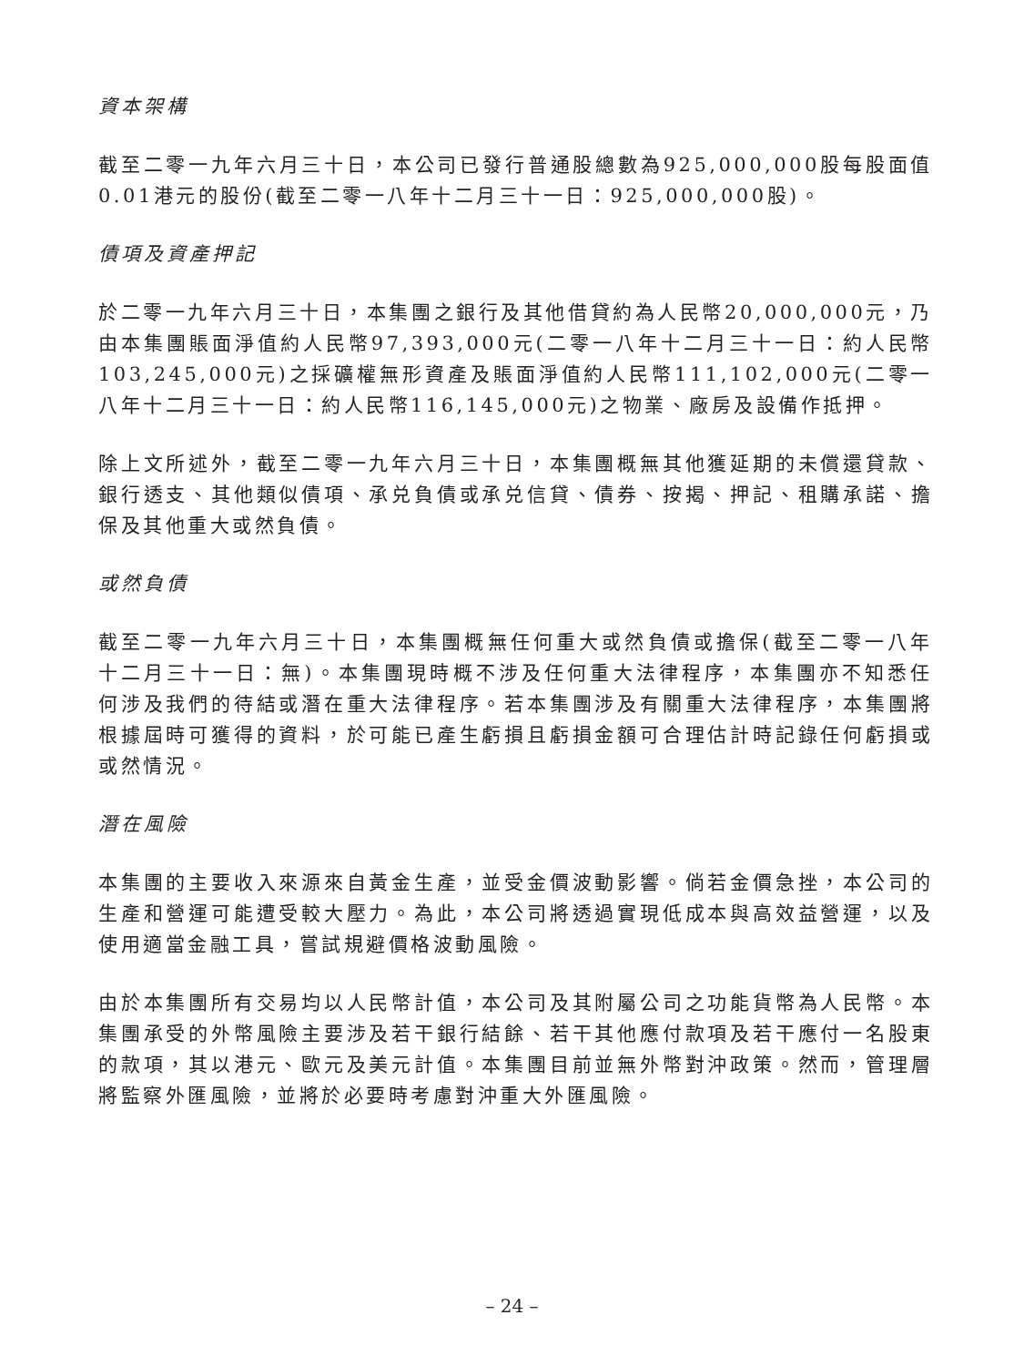資本架構
截至二零一九年六月三十日，本公司已發行普通股總數為925,000,000股每股面值0.01港元的股份(截至二零一八年十二月三十一日：925,000,000股)。
債項及資產押記
於二零一九年六月三十日，本集團之銀行及其他借貸約為人民幣20,000,000元，乃由本集團賬面淨值約人民幣97,393,000元(二零一八年十二月三十一日：約人民幣103,245,000元)之採礦權無形資產及賬面淨值約人民幣111,102,000元(二零一八年十二月三十一日：約人民幣116,145,000元)之物業、廠房及設備作抵押。
除上文所述外，截至二零一九年六月三十日，本集團概無其他獲延期的未償還貸款、銀行透支、其他類似債項、承兑負債或承兑信貸、債券、按揭、押記、租購承諾、擔保及其他重大或然負債。
或然負債
截至二零一九年六月三十日，本集團概無任何重大或然負債或擔保(截至二零一八年十二月三十一日：無)。本集團現時概不涉及任何重大法律程序，本集團亦不知悉任何涉及我們的待結或潛在重大法律程序。若本集團涉及有關重大法律程序，本集團將根據屆時可獲得的資料，於可能已產生虧損且虧損金額可合理估計時記錄任何虧損或或然情況。
潛在風險
本集團的主要收入來源來自黃金生產，並受金價波動影響。倘若金價急挫，本公司的生產和營運可能遭受較大壓力。為此，本公司將透過實現低成本與高效益營運，以及使用適當金融工具，嘗試規避價格波動風險。
由於本集團所有交易均以人民幣計值，本公司及其附屬公司之功能貨幣為人民幣。本集團承受的外幣風險主要涉及若干銀行結餘、若干其他應付款項及若干應付一名股東的款項，其以港元、歐元及美元計值。本集團目前並無外幣對沖政策。然而，管理層將監察外匯風險，並將於必要時考慮對沖重大外匯風險。
– 24 –